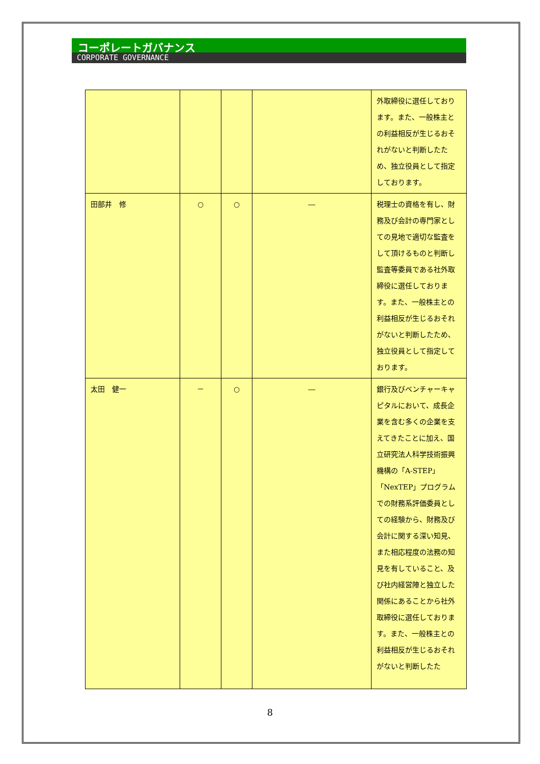コーポレートガバナンス
CORPORATE GOVERNANCE
| | | | | 外取締役に選任しております。また、一般株主との利益相反が生じるおそれがないと判断したため、独立役員として指定しております。 |
| 田部井 修 | ○ | ○ | ― | 税理士の資格を有し、財務及び会計の専門家としての見地で適切な監査をして頂けるものと判断し監査等委員である社外取締役に選任しております。また、一般株主との利益相反が生じるおそれがないと判断したため、独立役員として指定しております。 |
| 太田 健一 | － | ○ | ― | 銀行及びベンチャーキャピタルにおいて、成長企業を含む多くの企業を支えてきたことに加え、国立研究法人科学技術振興機構の「A-STEP」「NexTEP」プログラムでの財務系評価委員としての経験から、財務及び会計に関する深い知見、また相応程度の法務の知見を有していること、及び社内経営陣と独立した関係にあることから社外取締役に選任しております。また、一般株主との利益相反が生じるおそれがないと判断したた |
8